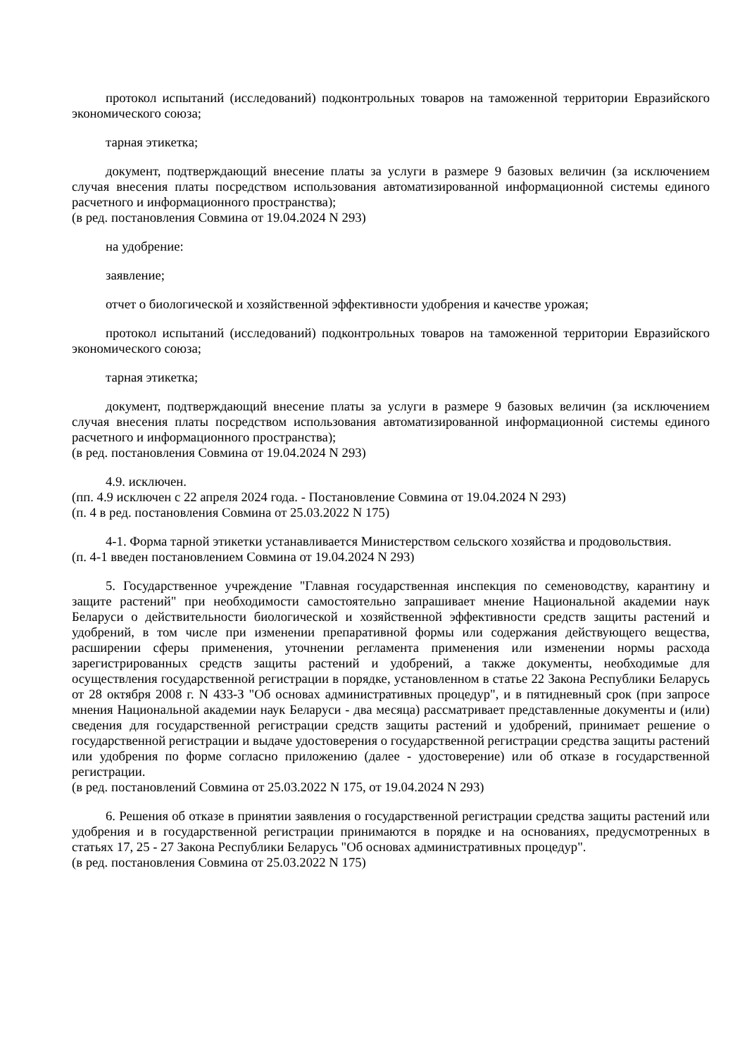протокол испытаний (исследований) подконтрольных товаров на таможенной территории Евразийского экономического союза;
тарная этикетка;
документ, подтверждающий внесение платы за услуги в размере 9 базовых величин (за исключением случая внесения платы посредством использования автоматизированной информационной системы единого расчетного и информационного пространства);
(в ред. постановления Совмина от 19.04.2024 N 293)
на удобрение:
заявление;
отчет о биологической и хозяйственной эффективности удобрения и качестве урожая;
протокол испытаний (исследований) подконтрольных товаров на таможенной территории Евразийского экономического союза;
тарная этикетка;
документ, подтверждающий внесение платы за услуги в размере 9 базовых величин (за исключением случая внесения платы посредством использования автоматизированной информационной системы единого расчетного и информационного пространства);
(в ред. постановления Совмина от 19.04.2024 N 293)
4.9. исключен.
(пп. 4.9 исключен с 22 апреля 2024 года. - Постановление Совмина от 19.04.2024 N 293)
(п. 4 в ред. постановления Совмина от 25.03.2022 N 175)
4-1. Форма тарной этикетки устанавливается Министерством сельского хозяйства и продовольствия.
(п. 4-1 введен постановлением Совмина от 19.04.2024 N 293)
5. Государственное учреждение "Главная государственная инспекция по семеноводству, карантину и защите растений" при необходимости самостоятельно запрашивает мнение Национальной академии наук Беларуси о действительности биологической и хозяйственной эффективности средств защиты растений и удобрений, в том числе при изменении препаративной формы или содержания действующего вещества, расширении сферы применения, уточнении регламента применения или изменении нормы расхода зарегистрированных средств защиты растений и удобрений, а также документы, необходимые для осуществления государственной регистрации в порядке, установленном в статье 22 Закона Республики Беларусь от 28 октября 2008 г. N 433-З "Об основах административных процедур", и в пятидневный срок (при запросе мнения Национальной академии наук Беларуси - два месяца) рассматривает представленные документы и (или) сведения для государственной регистрации средств защиты растений и удобрений, принимает решение о государственной регистрации и выдаче удостоверения о государственной регистрации средства защиты растений или удобрения по форме согласно приложению (далее - удостоверение) или об отказе в государственной регистрации.
(в ред. постановлений Совмина от 25.03.2022 N 175, от 19.04.2024 N 293)
6. Решения об отказе в принятии заявления о государственной регистрации средства защиты растений или удобрения и в государственной регистрации принимаются в порядке и на основаниях, предусмотренных в статьях 17, 25 - 27 Закона Республики Беларусь "Об основах административных процедур".
(в ред. постановления Совмина от 25.03.2022 N 175)